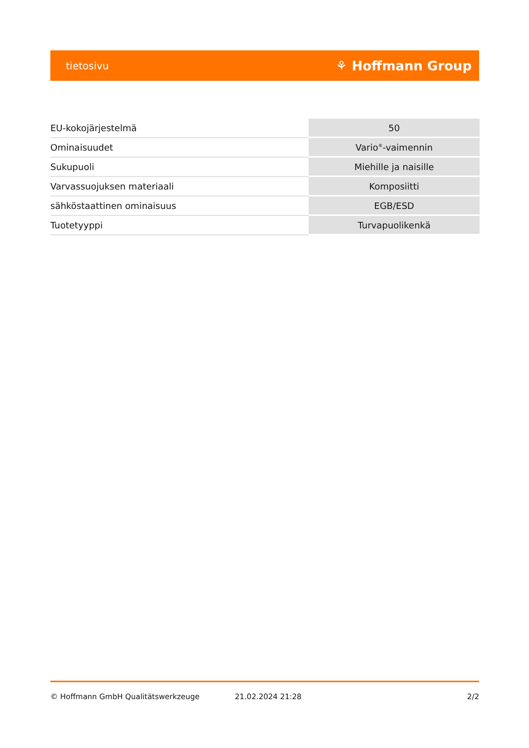tietosivu ⚘ Hoffmann Group
| EU-kokojärjestelmä | 50 |
| Ominaisuudet | Vario<sup>®</sup>-vaimennin |
| Sukupuoli | Miehille ja naisille |
| Varvassuojuksen materiaali | Komposiitti |
| sähköstaattinen ominaisuus | EGB/ESD |
| Tuotetyyppi | Turvapuolikenkä |
© Hoffmann GmbH Qualitätswerkzeuge 21.02.2024 21:28 2/2